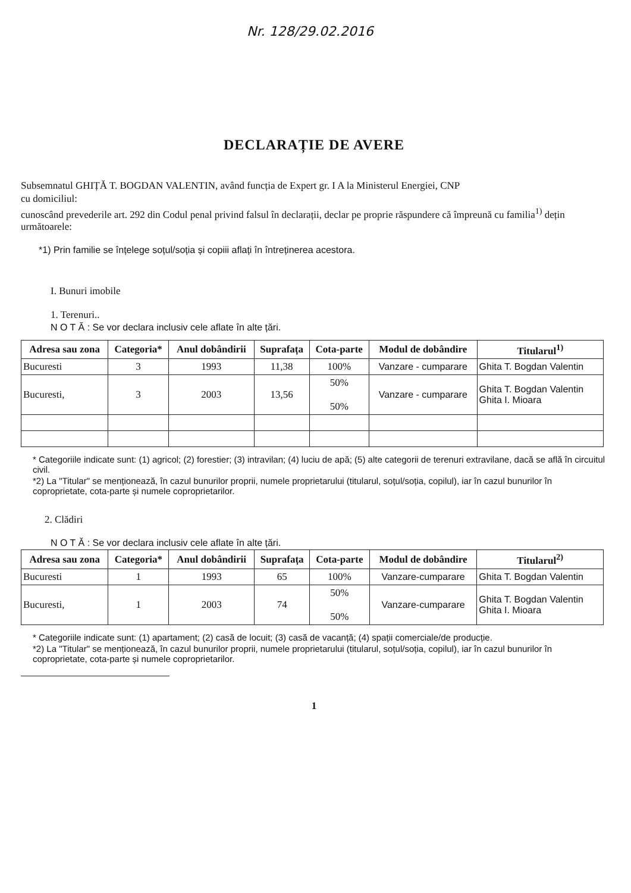Nr. 128/29.02.2016
DECLARAȚIE DE AVERE
Subsemnatul GHIȚĂ T. BOGDAN VALENTIN, având funcția de Expert gr. I A la Ministerul Energiei, CNP
cu domiciliul:
cunoscând prevederile art. 292 din Codul penal privind falsul în declarații, declar pe proprie răspundere că împreună cu familia<sup>1)</sup> dețin următoarele:
*1) Prin familie se înțelege soțul/soția și copiii aflați în întreținerea acestora.
I. Bunuri imobile
1. Terenuri..
N O T Ă : Se vor declara inclusiv cele aflate în alte țări.
| Adresa sau zona | Categoria* | Anul dobândirii | Suprafața | Cota-parte | Modul de dobândire | Titularul<sup>1)</sup> |
| --- | --- | --- | --- | --- | --- | --- |
| Bucuresti | 3 | 1993 | 11,38 | 100% | Vanzare - cumparare | Ghita T. Bogdan Valentin |
| Bucuresti, | 3 | 2003 | 13,56 | 50% 50% | Vanzare - cumparare | Ghita T. Bogdan Valentin Ghita I. Mioara |
* Categoriile indicate sunt: (1) agricol; (2) forestier; (3) intravilan; (4) luciu de apă; (5) alte categorii de terenuri extravilane, dacă se află în circuitul civil.
*2) La "Titular" se menționează, în cazul bunurilor proprii, numele proprietarului (titularul, soțul/soția, copilul), iar în cazul bunurilor în coproprietate, cota-parte și numele coproprietarilor.
2. Clădiri
N O T Ă : Se vor declara inclusiv cele aflate în alte țări.
| Adresa sau zona | Categoria* | Anul dobândirii | Suprafața | Cota-parte | Modul de dobândire | Titularul<sup>2)</sup> |
| --- | --- | --- | --- | --- | --- | --- |
| Bucuresti | 1 | 1993 | 65 | 100% | Vanzare-cumparare | Ghita T. Bogdan Valentin |
| Bucuresti, | 1 | 2003 | 74 | 50% 50% | Vanzare-cumparare | Ghita T. Bogdan Valentin Ghita I. Mioara |
* Categoriile indicate sunt: (1) apartament; (2) casă de locuit; (3) casă de vacanță; (4) spații comerciale/de producție.
*2) La "Titular" se menționează, în cazul bunurilor proprii, numele proprietarului (titularul, soțul/soția, copilul), iar în cazul bunurilor în coproprietate, cota-parte și numele coproprietarilor.
1